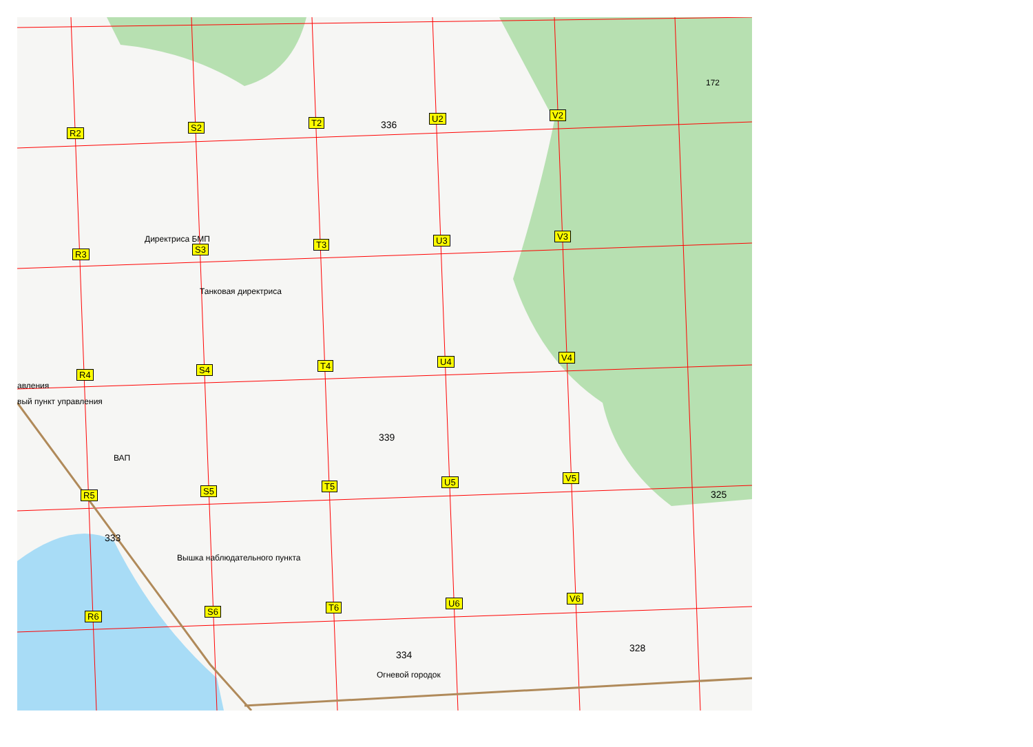R2
S2 T2 U2 V2
R3 S3 T3 U3 V3
R4 S4 T4 U4 V4
R5 S5 T5 U5 V5
R6 S6 T6 U6 V6
Директриса БМП
Танковая директриса
авления
вый пункт управления
ВАП
Вышка наблюдательного пункта
Огневой городок
336
339
333
334
325
328
172